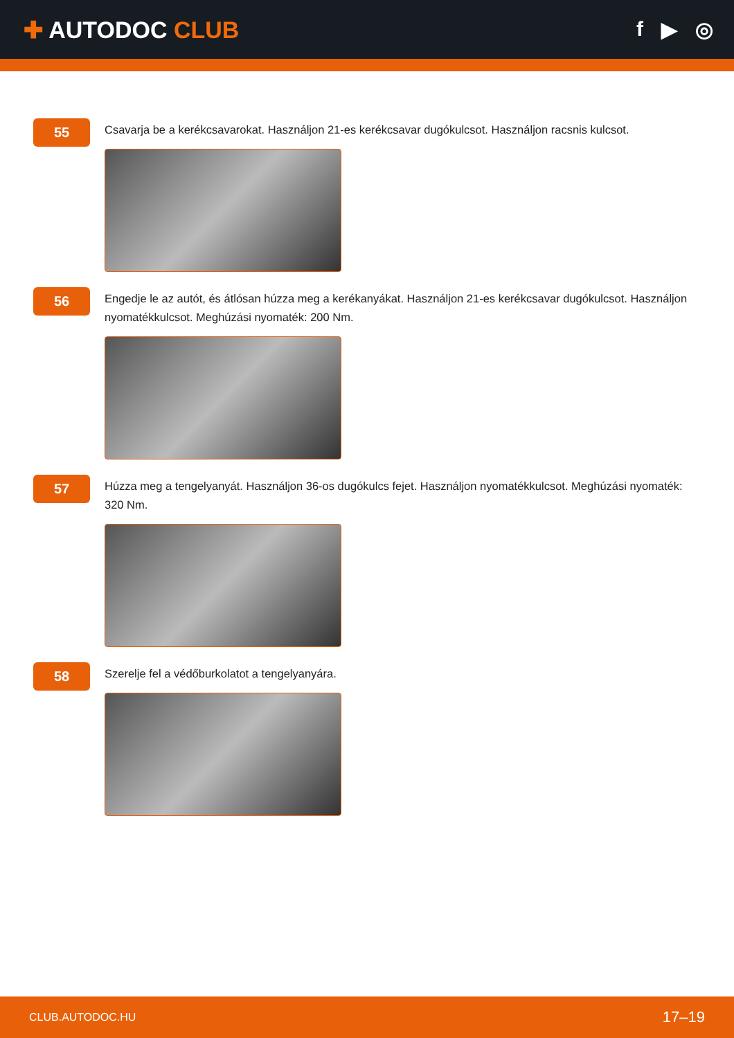✚ AUTODOC CLUB f ▶ ◎
55
Csavarja be a kerékcsavarokat. Használjon 21-es kerékcsavar dugókulcsot. Használjon racsnis kulcsot.
56
Engedje le az autót, és átlósan húzza meg a kerékanyákat. Használjon 21-es kerékcsavar dugókulcsot. Használjon nyomatékkulcsot. Meghúzási nyomaték: 200 Nm.
57
Húzza meg a tengelyanyát. Használjon 36-os dugókulcs fejet. Használjon nyomatékkulcsot. Meghúzási nyomaték: 320 Nm.
58
Szerelje fel a védőburkolatot a tengelyanyára.
CLUB.AUTODOC.HU 17–19